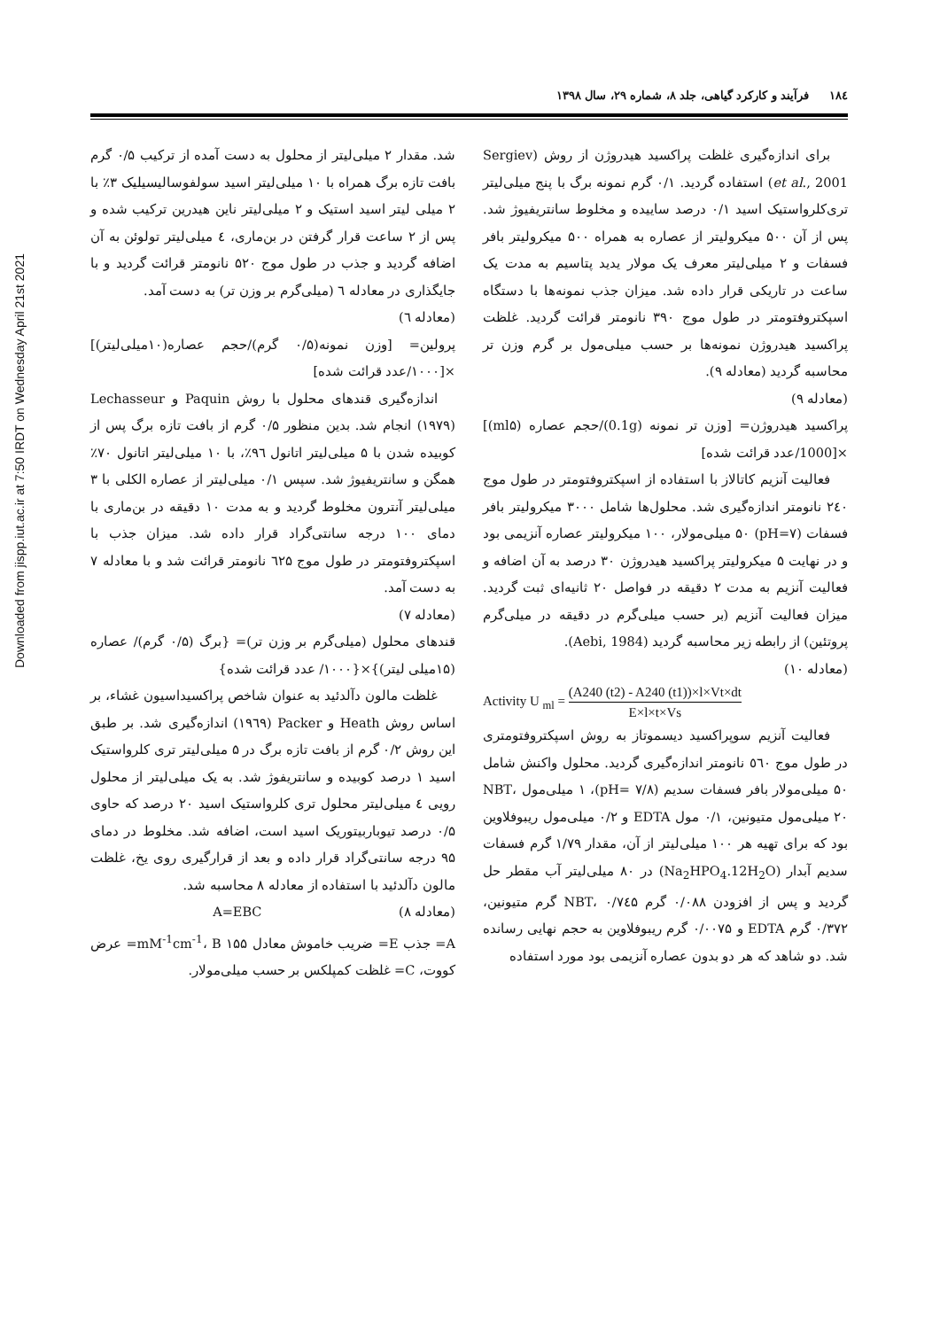Downloaded from jispp.iut.ac.ir at 7:50 IRDT on Wednesday April 21st 2021
۱۸٤ فرآیند و کارکرد گیاهی، جلد ۸، شماره ۲۹، سال ۱۳۹۸
شد. مقدار ۲ میلی‌لیتر از محلول به دست آمده از ترکیب ۰/۵ گرم بافت تازه برگ همراه با ۱۰ میلی‌لیتر اسید سولفوسالیسیلیک ۳٪ با ۲ میلی لیتر اسید استیک و ۲ میلی‌لیتر ناین هیدرین ترکیب شده و پس از ۲ ساعت قرار گرفتن در بن‌ماری، ٤ میلی‌لیتر تولوئن به آن اضافه گردید و جذب در طول موج ۵۲۰ نانومتر قرائت گردید و با جایگذاری در معادله ٦ (میلی‌گرم بر وزن تر) به دست آمد.
(معادله ٦)
پرولین= [وزن نمونه(۰/۵ گرم)/حجم عصاره(۱۰میلی‌لیتر)] ×[۱۰۰۰/عدد قرائت شده]
اندازه‌گیری قندهای محلول با روش Paquin و Lechasseur (۱۹۷۹) انجام شد. بدین منظور ۰/۵ گرم از بافت تازه برگ پس از کوبیده شدن با ۵ میلی‌لیتر اتانول ۹٦٪، با ۱۰ میلی‌لیتر اتانول ۷۰٪ همگن و سانتریفیوژ شد. سپس ۰/۱ میلی‌لیتر از عصاره الکلی با ۳ میلی‌لیتر آنترون مخلوط گردید و به مدت ۱۰ دقیقه در بن‌ماری با دمای ۱۰۰ درجه سانتی‌گراد قرار داده شد. میزان جذب با اسپکتروفتومتر در طول موج ٦۲۵ نانومتر قرائت شد و با معادله ۷ به دست آمد.
(معادله ۷)
قندهای محلول (میلی‌گرم بر وزن تر)= {برگ (۰/۵ گرم)/ عصاره (۱۵میلی لیتر)}×{۱۰۰۰/ عدد قرائت شده}
غلظت مالون دآلدئید به عنوان شاخص پراکسیداسیون غشاء، بر اساس روش Heath و Packer (۱۹٦۹) اندازه‌گیری شد. بر طبق این روش ۰/۲ گرم از بافت تازه برگ در ۵ میلی‌لیتر تری کلرواستیک اسید ۱ درصد کوبیده و سانتریفوژ شد. به یک میلی‌لیتر از محلول رویی ٤ میلی‌لیتر محلول تری کلرواستیک اسید ۲۰ درصد که حاوی ۰/۵ درصد تیوباربیتوریک اسید است، اضافه شد. مخلوط در دمای ۹۵ درجه سانتی‌گراد قرار داده و بعد از قرارگیری روی یخ، غلظت مالون دآلدئید با استفاده از معادله ۸ محاسبه شد.
(معادله ۸) A=EBC
A= جذب E= ضریب خاموش معادل ۱۵۵ mM<sup>-1</sup>cm<sup>-1</sup>، B= عرض کووت، C= غلظت کمپلکس بر حسب میلی‌مولار.
برای اندازه‌گیری غلظت پراکسید هیدروژن از روش (Sergiev et al., 2001) استفاده گردید. ۰/۱ گرم نمونه برگ با پنج میلی‌لیتر تری‌کلرواستیک اسید ۰/۱ درصد ساییده و مخلوط سانتریفیوژ شد. پس از آن ۵۰۰ میکرولیتر از عصاره به همراه ۵۰۰ میکرولیتر بافر فسفات و ۲ میلی‌لیتر معرف یک مولار یدید پتاسیم به مدت یک ساعت در تاریکی قرار داده شد. میزان جذب نمونه‌ها با دستگاه اسپکتروفتومتر در طول موج ۳۹۰ نانومتر قرائت گردید. غلظت پراکسید هیدروژن نمونه‌ها بر حسب میلی‌مول بر گرم وزن تر محاسبه گردید (معادله ۹).
(معادله ۹)
پراکسید هیدروژن= [وزن تر نمونه (0.1g)/حجم عصاره (ml۵)] ×[1000/عدد قرائت شده]
فعالیت آنزیم کاتالاز با استفاده از اسپکتروفتومتر در طول موج ۲٤۰ نانومتر اندازه‌گیری شد. محلول‌ها شامل ۳۰۰۰ میکرولیتر بافر فسفات (pH=۷) ۵۰ میلی‌مولار، ۱۰۰ میکرولیتر عصاره آنزیمی بود و در نهایت ۵ میکرولیتر پراکسید هیدروژن ۳۰ درصد به آن اضافه و فعالیت آنزیم به مدت ۲ دقیقه در فواصل ۲۰ ثانیه‌ای ثبت گردید. میزان فعالیت آنزیم (بر حسب میلی‌گرم در دقیقه در میلی‌گرم پروتئین) از رابطه زیر محاسبه گردید (Aebi, 1984).
(معادله ۱۰)
Activity U <sub>ml</sub> = (A240 (t2) - A240 (t1))×l×Vt×dt E×l×t×Vs
فعالیت آنزیم سوپراکسید دیسموتاز به روش اسپکتروفتومتری در طول موج ٥٦۰ نانومتر اندازه‌گیری گردید. محلول واکنش شامل ۵۰ میلی‌مولار بافر فسفات سدیم (۷/۸ =pH)، ۱ میلی‌مول NBT، ۲۰ میلی‌مول متیونین، ۰/۱ مول EDTA و ۰/۲ میلی‌مول ریبوفلاوین بود که برای تهیه هر ۱۰۰ میلی‌لیتر از آن، مقدار ۱/۷۹ گرم فسفات سدیم آبدار (Na<sub>2</sub>HPO<sub>4</sub>.12H<sub>2</sub>O) در ۸۰ میلی‌لیتر آب مقطر حل گردید و پس از افزودن ۰/۰۸۸ گرم NBT، ۰/۷٤۵ گرم متیونین، ۰/۳۷۲ گرم EDTA و ۰/۰۰۷۵ گرم ریبوفلاوین به حجم نهایی رسانده شد. دو شاهد که هر دو بدون عصاره آنزیمی بود مورد استفاده